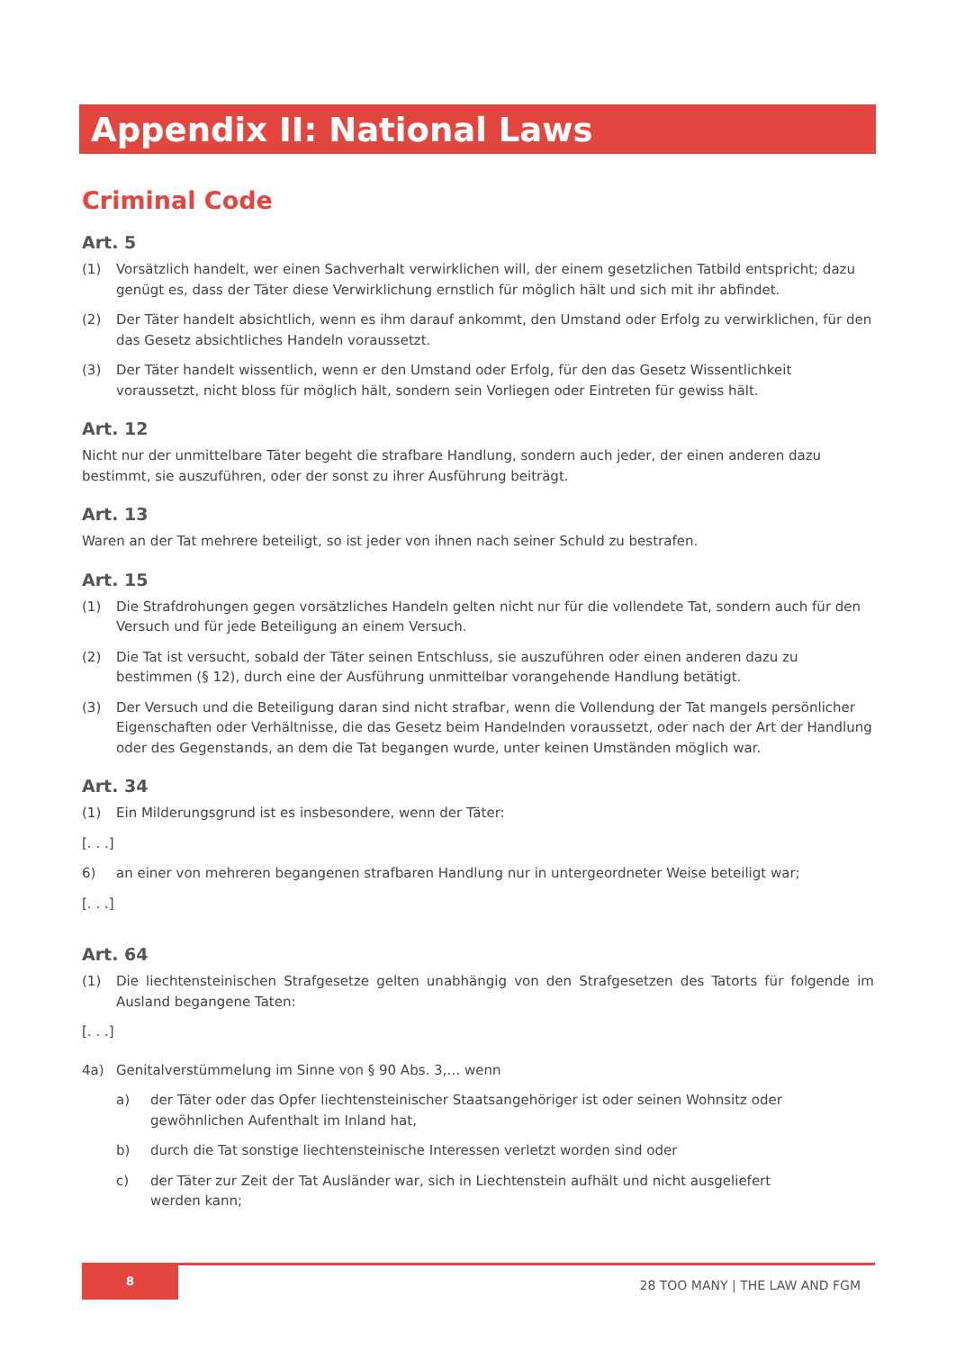Appendix II: National Laws
Criminal Code
Art. 5
(1) Vorsätzlich handelt, wer einen Sachverhalt verwirklichen will, der einem gesetzlichen Tatbild entspricht; dazu genügt es, dass der Täter diese Verwirklichung ernstlich für möglich hält und sich mit ihr abfindet.
(2) Der Täter handelt absichtlich, wenn es ihm darauf ankommt, den Umstand oder Erfolg zu verwirklichen, für den das Gesetz absichtliches Handeln voraussetzt.
(3) Der Täter handelt wissentlich, wenn er den Umstand oder Erfolg, für den das Gesetz Wissentlichkeit voraussetzt, nicht bloss für möglich hält, sondern sein Vorliegen oder Eintreten für gewiss hält.
Art. 12
Nicht nur der unmittelbare Täter begeht die strafbare Handlung, sondern auch jeder, der einen anderen dazu bestimmt, sie auszuführen, oder der sonst zu ihrer Ausführung beiträgt.
Art. 13
Waren an der Tat mehrere beteiligt, so ist jeder von ihnen nach seiner Schuld zu bestrafen.
Art. 15
(1) Die Strafdrohungen gegen vorsätzliches Handeln gelten nicht nur für die vollendete Tat, sondern auch für den Versuch und für jede Beteiligung an einem Versuch.
(2) Die Tat ist versucht, sobald der Täter seinen Entschluss, sie auszuführen oder einen anderen dazu zu bestimmen (§ 12), durch eine der Ausführung unmittelbar vorangehende Handlung betätigt.
(3) Der Versuch und die Beteiligung daran sind nicht strafbar, wenn die Vollendung der Tat mangels persönlicher Eigenschaften oder Verhältnisse, die das Gesetz beim Handelnden voraussetzt, oder nach der Art der Handlung oder des Gegenstands, an dem die Tat begangen wurde, unter keinen Umständen möglich war.
Art. 34
(1) Ein Milderungsgrund ist es insbesondere, wenn der Täter:
[. . .]
6) an einer von mehreren begangenen strafbaren Handlung nur in untergeordneter Weise beteiligt war;
[. . .]
Art. 64
(1) Die liechtensteinischen Strafgesetze gelten unabhängig von den Strafgesetzen des Tatorts für folgende im Ausland begangene Taten:
[. . .]
4a) Genitalverstümmelung im Sinne von § 90 Abs. 3,… wenn
a) der Täter oder das Opfer liechtensteinischer Staatsangehöriger ist oder seinen Wohnsitz oder gewöhnlichen Aufenthalt im Inland hat,
b) durch die Tat sonstige liechtensteinische Interessen verletzt worden sind oder
c) der Täter zur Zeit der Tat Ausländer war, sich in Liechtenstein aufhält und nicht ausgeliefert
werden kann;
8
28 TOO MANY | THE LAW AND FGM